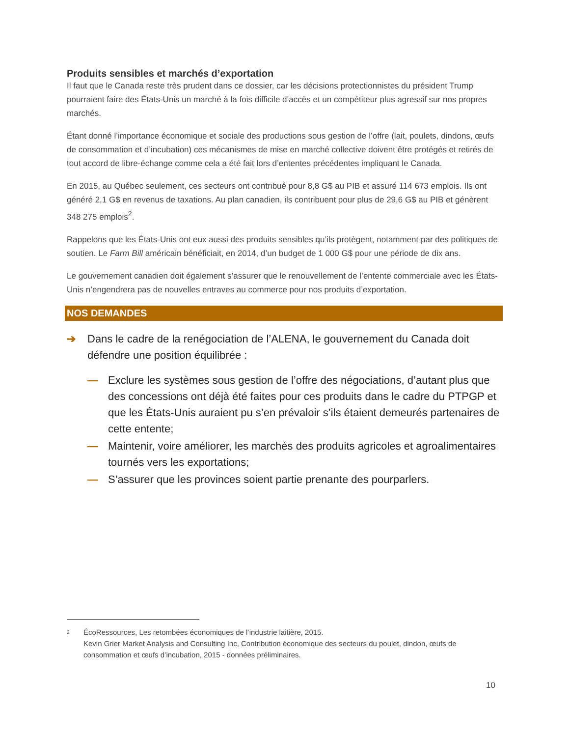Produits sensibles et marchés d’exportation
Il faut que le Canada reste très prudent dans ce dossier, car les décisions protectionnistes du président Trump pourraient faire des États-Unis un marché à la fois difficile d’accès et un compétiteur plus agressif sur nos propres marchés.
Étant donné l’importance économique et sociale des productions sous gestion de l’offre (lait, poulets, dindons, œufs de consommation et d’incubation) ces mécanismes de mise en marché collective doivent être protégés et retirés de tout accord de libre-échange comme cela a été fait lors d’ententes précédentes impliquant le Canada.
En 2015, au Québec seulement, ces secteurs ont contribué pour 8,8 G$ au PIB et assuré 114 673 emplois. Ils ont généré 2,1 G$ en revenus de taxations. Au plan canadien, ils contribuent pour plus de 29,6 G$ au PIB et génèrent 348 275 emplois<sup>2</sup>.
Rappelons que les États-Unis ont eux aussi des produits sensibles qu’ils protègent, notamment par des politiques de soutien. Le Farm Bill américain bénéficiait, en 2014, d’un budget de 1 000 G$ pour une période de dix ans.
Le gouvernement canadien doit également s’assurer que le renouvellement de l’entente commerciale avec les États-Unis n’engendrera pas de nouvelles entraves au commerce pour nos produits d’exportation.
NOS DEMANDES
➔ Dans le cadre de la renégociation de l’ALENA, le gouvernement du Canada doit défendre une position équilibrée :
— Exclure les systèmes sous gestion de l’offre des négociations, d’autant plus que des concessions ont déjà été faites pour ces produits dans le cadre du PTPGP et que les États-Unis auraient pu s’en prévaloir s’ils étaient demeurés partenaires de cette entente;
— Maintenir, voire améliorer, les marchés des produits agricoles et agroalimentaires tournés vers les exportations;
— S’assurer que les provinces soient partie prenante des pourparlers.
<sup>2</sup>
ÉcoRessources, Les retombées économiques de l’industrie laitière, 2015.
Kevin Grier Market Analysis and Consulting Inc, Contribution économique des secteurs du poulet, dindon, œufs de consommation et œufs d’incubation, 2015 - données préliminaires.
10